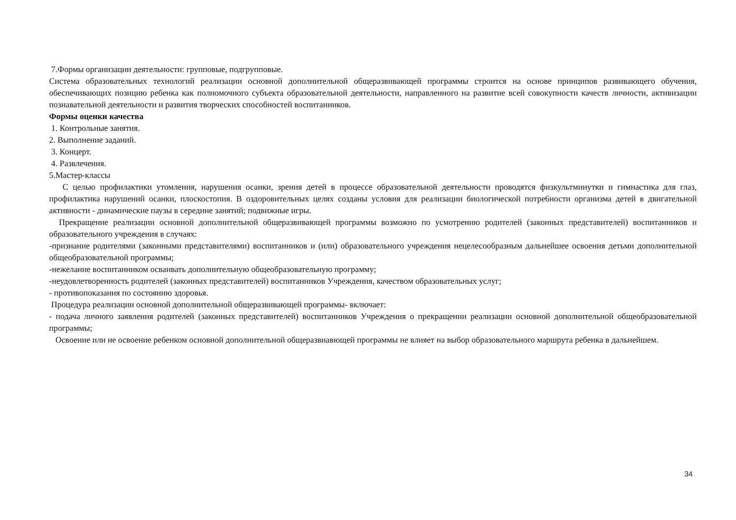7.Формы организации деятельности: групповые, подгрупповые.
Система образовательных технологий реализации основной дополнительной общеразвивающей программы строится на основе принципов развивающего обучения, обеспечивающих позицию ребенка как полномочного субъекта образовательной деятельности, направленного на развитие всей совокупности качеств личности, активизации познавательной деятельности и развития творческих способностей воспитанников.
Формы оценки качества
1. Контрольные занятия.
2. Выполнение заданий.
3. Концерт.
4. Развлечения.
5.Мастер-классы
С целью профилактики утомления, нарушения осанки, зрения детей в процессе образовательной деятельности проводятся физкультминутки и гимнастика для глаз, профилактика нарушений осанки, плоскостопия. В оздоровительных целях созданы условия для реализации биологической потре6ности организма детей в двигательной активности - динамические паузы в середине занятий; подвижные игры.
Прекращение реализации основной дополнительной общеразвивающей программы возможно по усмотрению родителей (законных представителей) воспитанников и образовательного учреждения в случаях:
-признание родителями (законными представителями) воспитанников и (или) образовательного учреждения нецелесообразным дальнейшее освоения детьми дополнительной общеобразовательной программы;
-нежелание воспитанником осваивать дополнительную общеобразовательную программу;
-неудовлетворенность родителей (законных представителей) воспитанников Учреждения, качеством образовательных услуг;
- противопоказания по состоянию здоровья.
Процедура реализации основной дополнительной общеразвивающей программы- включает:
- подача личного заявления родителей (законных представителей) воспитанников Учреждения о прекращении реализации основной дополнительной общеобразовательной программы;
Освоение или не освоение ребенком основной дополнительной общеразвиавющей программы не влияет на выбор образовательного маршрута ребенка в дальнейшем.
34